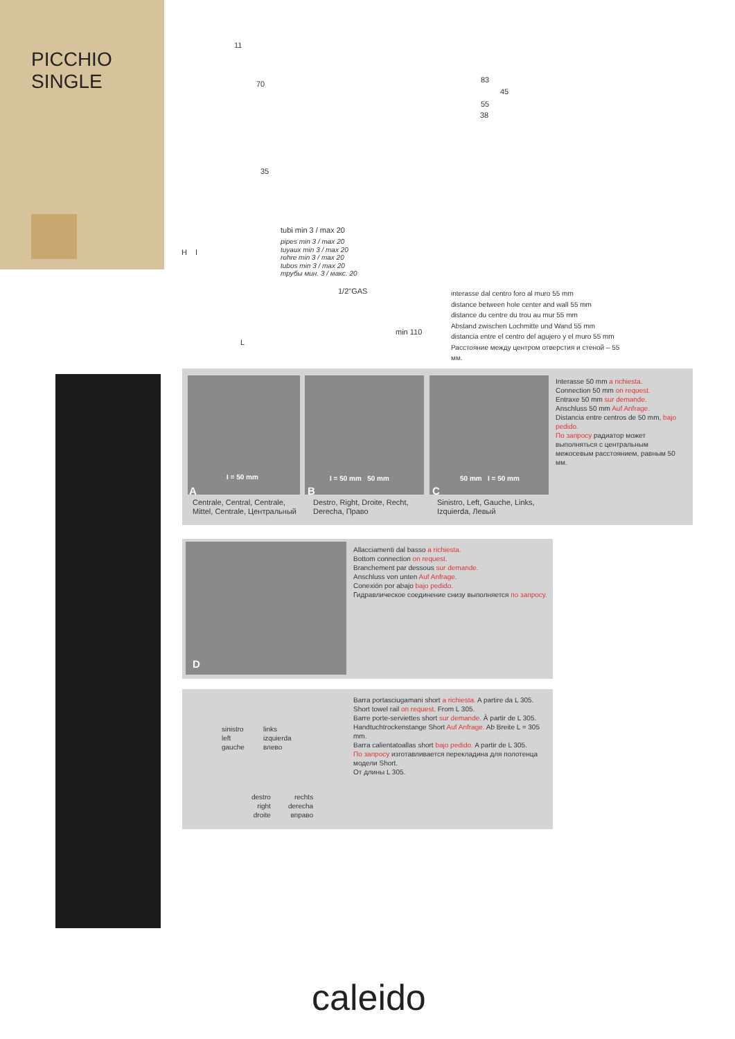PICCHIO
SINGLE
11
70
35
H I
L
tubi min 3 / max 20
pipes min 3 / max 20
tuyaux min 3 / max 20
rohre min 3 / max 20
tubos min 3 / max 20
трубы мин. 3 / макс. 20
1/2"GAS
min 110
83
45
55
38
interasse dal centro foro al muro 55 mm
distance between hole center and wall 55 mm
distance du centre du trou au mur 55 mm
Abstand zwischen Lochmitte und Wand 55 mm
distancia entre el centro del agujero y el muro 55 mm
Расстояние между центром отверстия и стеной – 55 мм.
I = 50 mm
A
I = 50 mm 50 mm
B
50 mm I = 50 mm
C
Centrale, Central, Centrale,
Mittel, Centrale, Центральный
Destro, Right, Droite, Recht,
Derecha, Право
Sinistro, Left, Gauche, Links,
Izquierda, Левый
Interasse 50 mm a richiesta.
Connection 50 mm on request.
Entraxe 50 mm sur demande.
Anschluss 50 mm Auf Anfrage.
Distancia entre centros de 50 mm, bajo pedido.
По запросу радиатор может выполняться с центральным межосевым расстоянием, равным 50 мм.
D
Allacciamenti dal basso a richiesta.
Bottom connection on request.
Branchement par dessous sur demande.
Anschluss von unten Auf Anfrage.
Conexión por abajo bajo pedido.
Гидравлическое соединение снизу выполняется по запросу.
sinistro
left
gauche
links
izquierda
влево
destro
right
droite
rechts
derecha
вправо
Barra portasciugamani short a richiesta. A partire da L 305.
Short towel rail on request. From L 305.
Barre porte-serviettes short sur demande. À partir de L 305.
Handtuchtrockenstange Short Auf Anfrage. Ab Breite L = 305 mm.
Barra calientatoallas short bajo pedido. A partir de L 305.
По запросу изготавливается перекладина для полотенца модели Short.
От длины L 305.
caleido